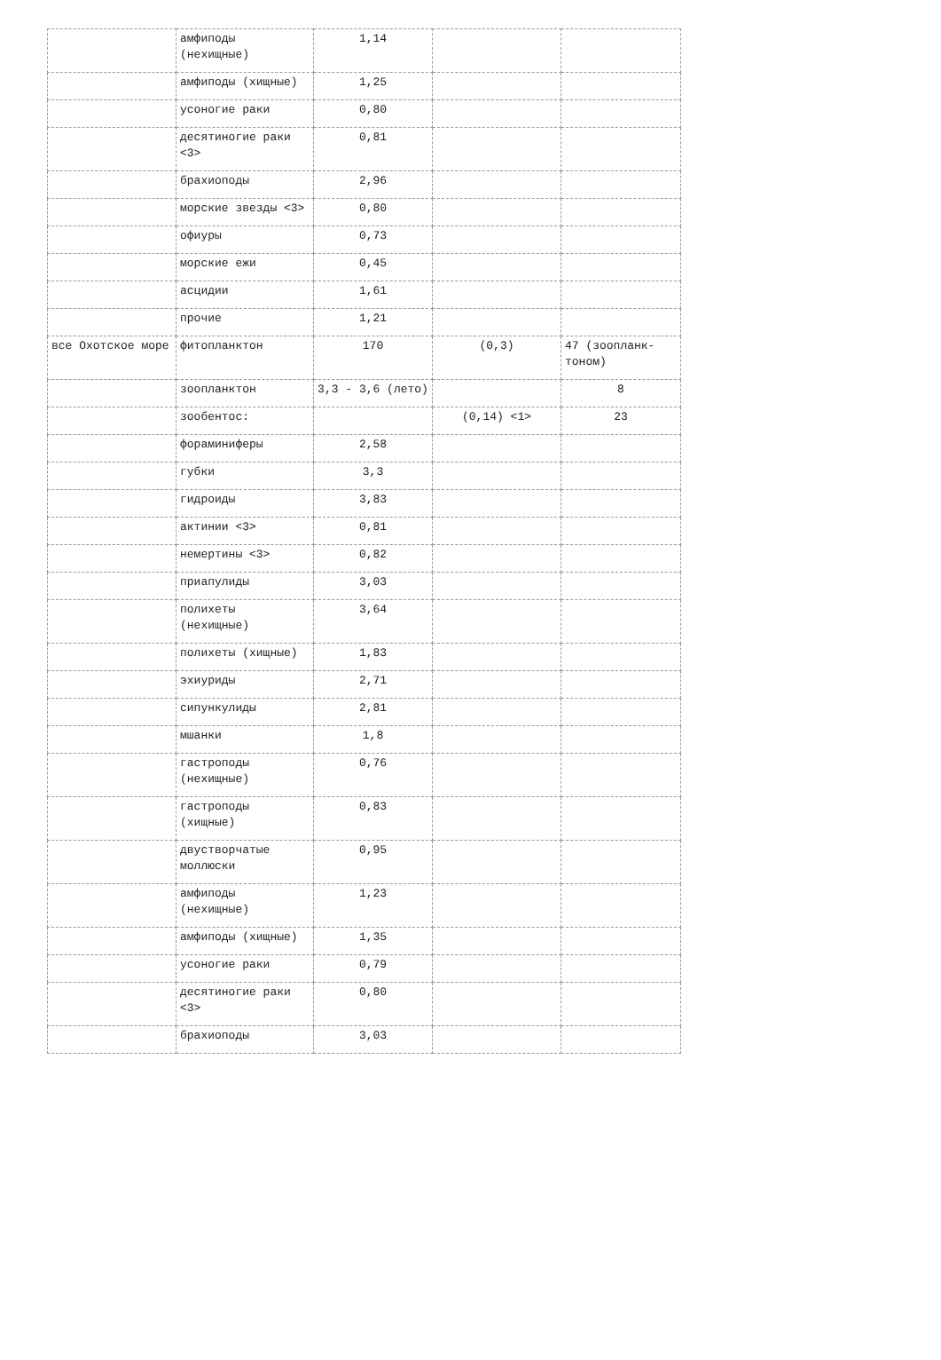| | амфиподы (нехищные) | 1,14 | | |
| | амфиподы (хищные) | 1,25 | | |
| | усоногие раки | 0,80 | | |
| | десятиногие раки <3> | 0,81 | | |
| | брахиоподы | 2,96 | | |
| | морские звезды <3> | 0,80 | | |
| | офиуры | 0,73 | | |
| | морские ежи | 0,45 | | |
| | асцидии | 1,61 | | |
| | прочие | 1,21 | | |
| все Охотское море | фитопланктон | 170 | (0,3) | 47 (зоопланк-тоном) |
| | зоопланктон | 3,3 - 3,6 (лето) | | 8 |
| | зообентос: | | (0,14) <1> | 23 |
| | фораминиферы | 2,58 | | |
| | губки | 3,3 | | |
| | гидроиды | 3,83 | | |
| | актинии <3> | 0,81 | | |
| | немертины <3> | 0,82 | | |
| | приапулиды | 3,03 | | |
| | полихеты (нехищные) | 3,64 | | |
| | полихеты (хищные) | 1,83 | | |
| | эхиуриды | 2,71 | | |
| | сипункулиды | 2,81 | | |
| | мшанки | 1,8 | | |
| | гастроподы (нехищные) | 0,76 | | |
| | гастроподы (хищные) | 0,83 | | |
| | двустворчатые моллюски | 0,95 | | |
| | амфиподы (нехищные) | 1,23 | | |
| | амфиподы (хищные) | 1,35 | | |
| | усоногие раки | 0,79 | | |
| | десятиногие раки <3> | 0,80 | | |
| | брахиоподы | 3,03 | | |